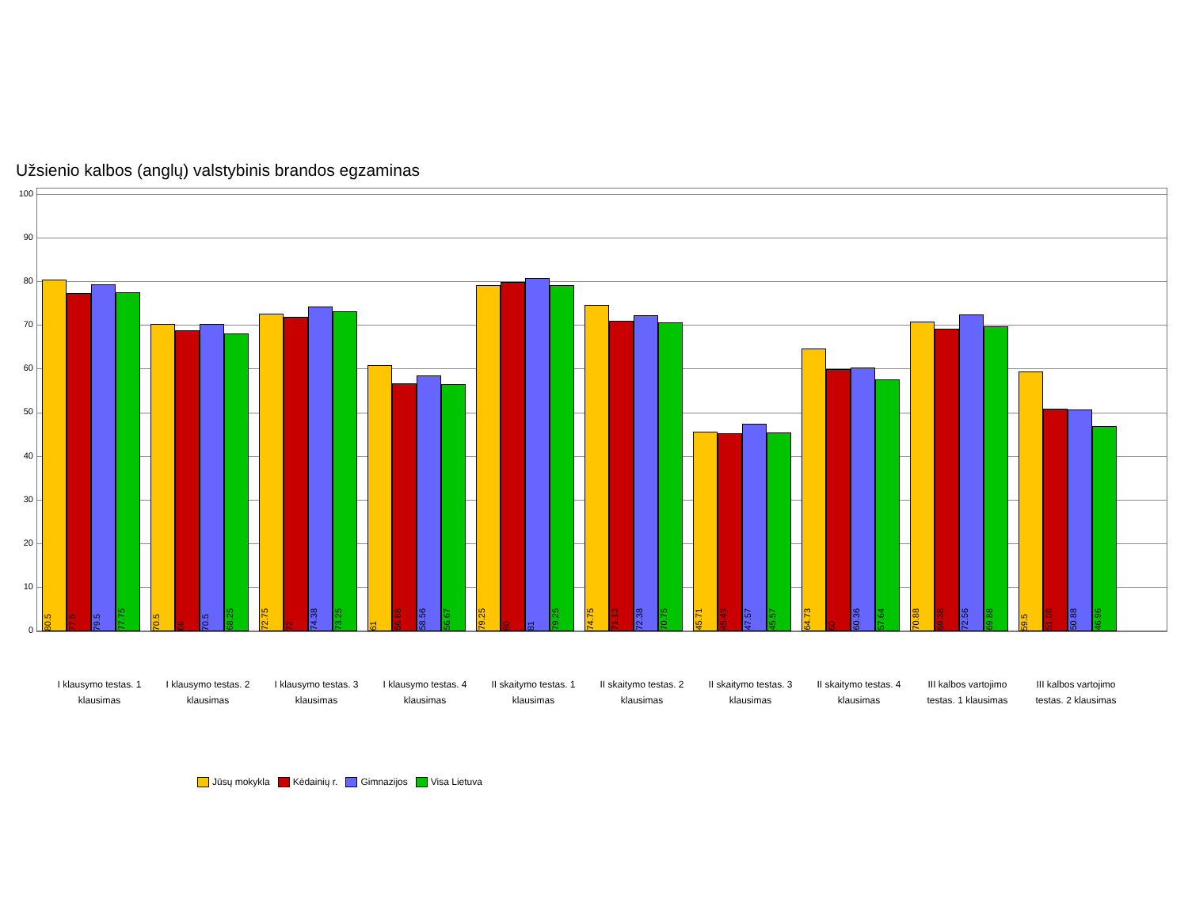Užsienio kalbos (anglų) valstybinis brandos egzaminas
100
90
80
70
60
50
40
30
20
10
0
80.5
77.5
79.5
77.75
70.5
69
70.5
68.25
72.75
72
74.38
73.25
61
56.88
58.56
56.67
79.25
80
81
79.25
74.75
71.13
72.38
70.75
45.71
45.43
47.57
45.57
64.73
60
60.36
57.64
70.88
69.38
72.56
69.88
59.5
51.08
50.88
46.96
I klausymo testas. 1 klausimas
I klausymo testas. 2 klausimas
I klausymo testas. 3 klausimas
I klausymo testas. 4 klausimas
II skaitymo testas. 1 klausimas
II skaitymo testas. 2 klausimas
II skaitymo testas. 3 klausimas
II skaitymo testas. 4 klausimas
III kalbos vartojimo testas. 1 klausimas
III kalbos vartojimo testas. 2 klausimas
Jūsų mokykla Kėdainių r. Gimnazijos Visa Lietuva